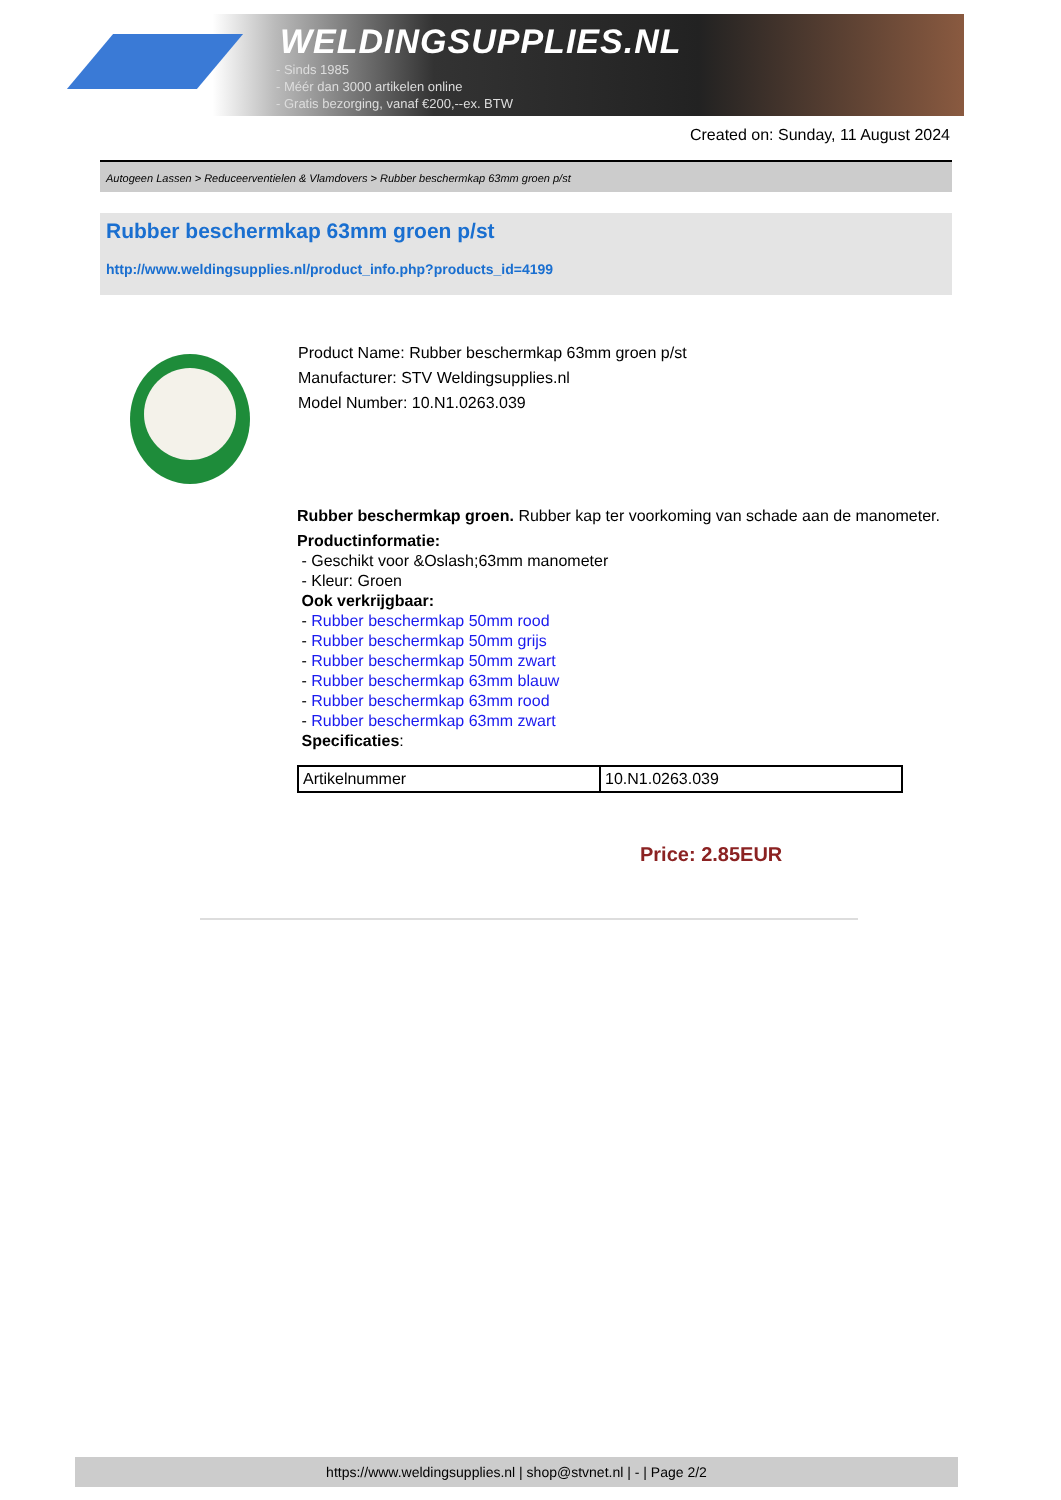WELDINGSUPPLIES.NL
- Sinds 1985
- Méér dan 3000 artikelen online
- Gratis bezorging, vanaf €200,--ex. BTW
Created on: Sunday, 11 August 2024
Autogeen Lassen > Reduceerventielen & Vlamdovers > Rubber beschermkap 63mm groen p/st
Rubber beschermkap 63mm groen p/st
http://www.weldingsupplies.nl/product_info.php?products_id=4199
Product Name: Rubber beschermkap 63mm groen p/st
Manufacturer: STV Weldingsupplies.nl
Model Number: 10.N1.0263.039
Rubber beschermkap groen. Rubber kap ter voorkoming van schade aan de manometer.
Productinformatie:
- Geschikt voor &Oslash;63mm manometer
- Kleur: Groen
Ook verkrijgbaar:
- Rubber beschermkap 50mm rood
- Rubber beschermkap 50mm grijs
- Rubber beschermkap 50mm zwart
- Rubber beschermkap 63mm blauw
- Rubber beschermkap 63mm rood
- Rubber beschermkap 63mm zwart
Specificaties:
| Artikelnummer | 10.N1.0263.039 |
Price: 2.85EUR
https://www.weldingsupplies.nl | shop@stvnet.nl | - | Page 2/2